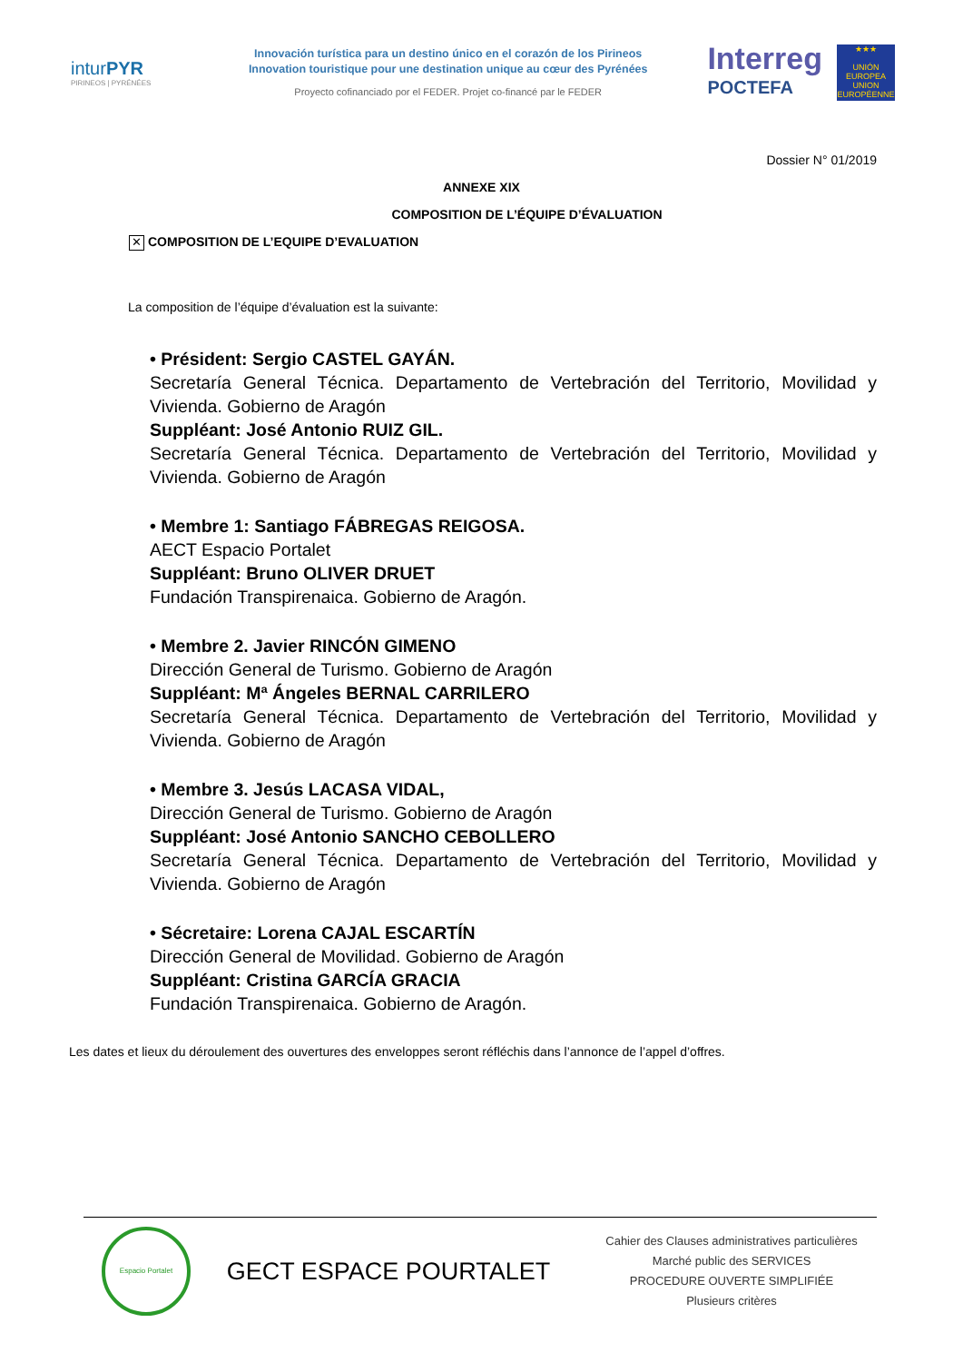inturPYR
PIRINEOS | PYRÉNÉES
Innovación turística para un destino único en el corazón de los Pirineos
Innovation touristique pour une destination unique au cœur des Pyrénées
Proyecto cofinanciado por el FEDER. Projet co-financé par le FEDER
Interreg
POCTEFA
★★★
UNIÓN EUROPEA
UNION EUROPÉENNE
Dossier N° 01/2019
ANNEXE XIX
COMPOSITION DE L’ÉQUIPE D’ÉVALUATION
✕ COMPOSITION DE L’EQUIPE D’EVALUATION
La composition de l’équipe d’évaluation est la suivante:
• Président: Sergio CASTEL GAYÁN.
Secretaría General Técnica. Departamento de Vertebración del Territorio, Movilidad y Vivienda. Gobierno de Aragón
Suppléant: José Antonio RUIZ GIL.
Secretaría General Técnica. Departamento de Vertebración del Territorio, Movilidad y Vivienda. Gobierno de Aragón
• Membre 1: Santiago FÁBREGAS REIGOSA.
AECT Espacio Portalet
Suppléant: Bruno OLIVER DRUET
Fundación Transpirenaica. Gobierno de Aragón.
• Membre 2. Javier RINCÓN GIMENO
Dirección General de Turismo. Gobierno de Aragón
Suppléant: Mª Ángeles BERNAL CARRILERO
Secretaría General Técnica. Departamento de Vertebración del Territorio, Movilidad y Vivienda. Gobierno de Aragón
• Membre 3. Jesús LACASA VIDAL,
Dirección General de Turismo. Gobierno de Aragón
Suppléant: José Antonio SANCHO CEBOLLERO
Secretaría General Técnica. Departamento de Vertebración del Territorio, Movilidad y Vivienda. Gobierno de Aragón
• Sécretaire: Lorena CAJAL ESCARTÍN
Dirección General de Movilidad. Gobierno de Aragón
Suppléant: Cristina GARCÍA GRACIA
Fundación Transpirenaica. Gobierno de Aragón.
Les dates et lieux du déroulement des ouvertures des enveloppes seront réfléchis dans l’annonce de l’appel d’offres.
Espacio Portalet
GECT ESPACE POURTALET
Cahier des Clauses administratives particulières
Marché public des SERVICES
PROCEDURE OUVERTE SIMPLIFIÉE
Plusieurs critères